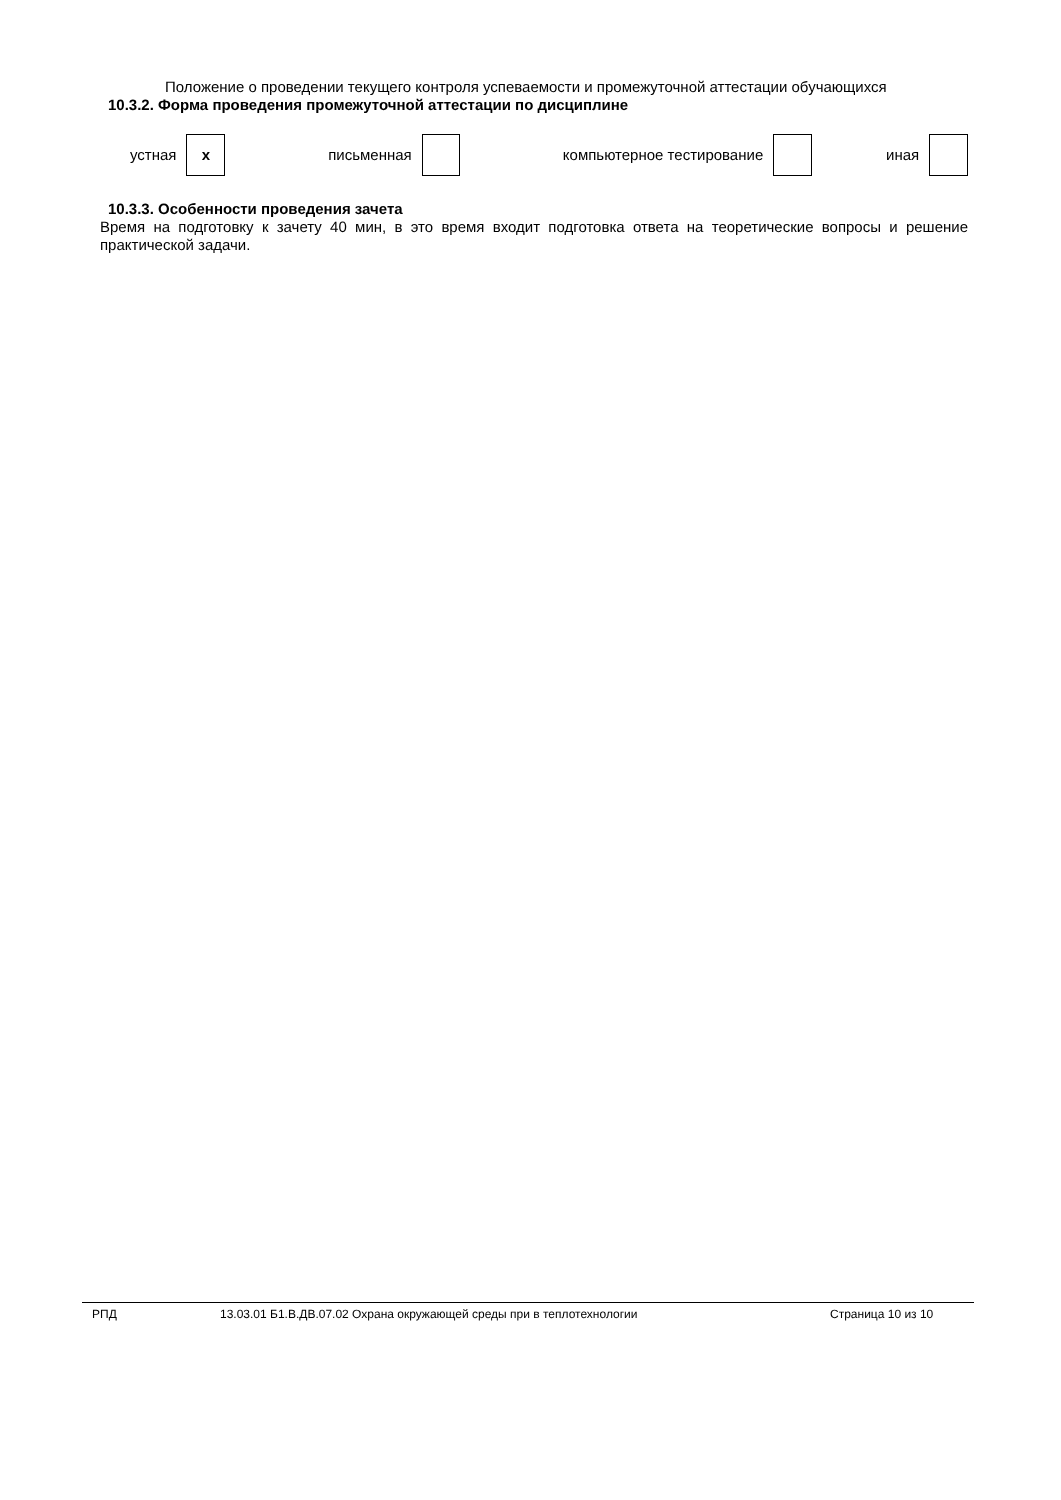Положение о проведении текущего контроля успеваемости и промежуточной аттестации обучающихся
10.3.2. Форма проведения промежуточной аттестации по дисциплине
| устная | x | письменная | | компьютерное тестирование | | иная | |
10.3.3. Особенности проведения зачета
Время на подготовку к зачету 40 мин, в это время входит подготовка ответа на теоретические вопросы и решение практической задачи.
РПД 13.03.01 Б1.В.ДВ.07.02 Охрана окружающей среды при в теплотехнологии Страница 10 из 10